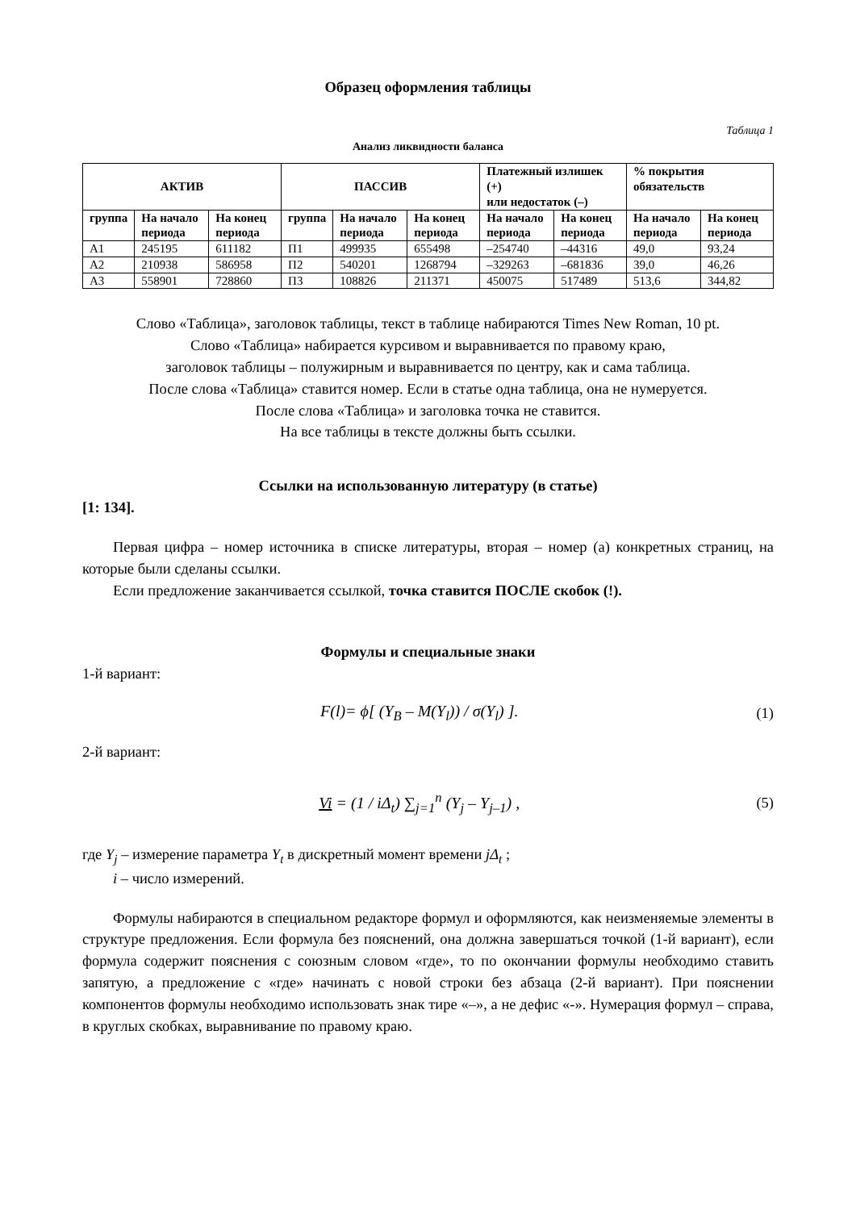Образец оформления таблицы
Таблица 1
Анализ ликвидности баланса
| АКТИВ | | | ПАССИВ | | | Платежный излишек (+) или недостаток (–) | | % покрытия обязательств | |
| --- | --- | --- | --- | --- | --- | --- | --- | --- | --- |
| группа | На начало периода | На конец периода | группа | На начало периода | На конец периода | На начало периода | На конец периода | На начало периода | На конец периода |
| А1 | 245195 | 611182 | П1 | 499935 | 655498 | –254740 | –44316 | 49,0 | 93,24 |
| А2 | 210938 | 586958 | П2 | 540201 | 1268794 | –329263 | –681836 | 39,0 | 46,26 |
| А3 | 558901 | 728860 | П3 | 108826 | 211371 | 450075 | 517489 | 513,6 | 344,82 |
Слово «Таблица», заголовок таблицы, текст в таблице набираются Times New Roman, 10 pt.
Слово «Таблица» набирается курсивом и выравнивается по правому краю,
заголовок таблицы – полужирным и выравнивается по центру, как и сама таблица.
После слова «Таблица» ставится номер. Если в статье одна таблица, она не нумеруется.
После слова «Таблица» и заголовка точка не ставится.
На все таблицы в тексте должны быть ссылки.
Ссылки на использованную литературу (в статье)
[1: 134].
Первая цифра – номер источника в списке литературы, вторая – номер (а) конкретных страниц, на которые были сделаны ссылки.
Если предложение заканчивается ссылкой, точка ставится ПОСЛЕ скобок (!).
Формулы и специальные знаки
1-й вариант:
F(l)= ϕ[ (Y<sub>B</sub> – M(Y<sub>l</sub>)) / σ(Y<sub>l</sub>) ]. (1)
2-й вариант:
Vi = (1 / iΔ<sub>t</sub>) ∑<sub>j=1</sub><sup>n</sup> (Y<sub>j</sub> – Y<sub>j–1</sub>) , (5)
где Y<sub>j</sub> – измерение параметра Y<sub>t</sub> в дискретный момент времени jΔ<sub>t</sub> ;
i – число измерений.
Формулы набираются в специальном редакторе формул и оформляются, как неизменяемые элементы в структуре предложения. Если формула без пояснений, она должна завершаться точкой (1-й вариант), если формула содержит пояснения с союзным словом «где», то по окончании формулы необходимо ставить запятую, а предложение с «где» начинать с новой строки без абзаца (2-й вариант). При пояснении компонентов формулы необходимо использовать знак тире «–», а не дефис «-». Нумерация формул – справа, в круглых скобках, выравнивание по правому краю.